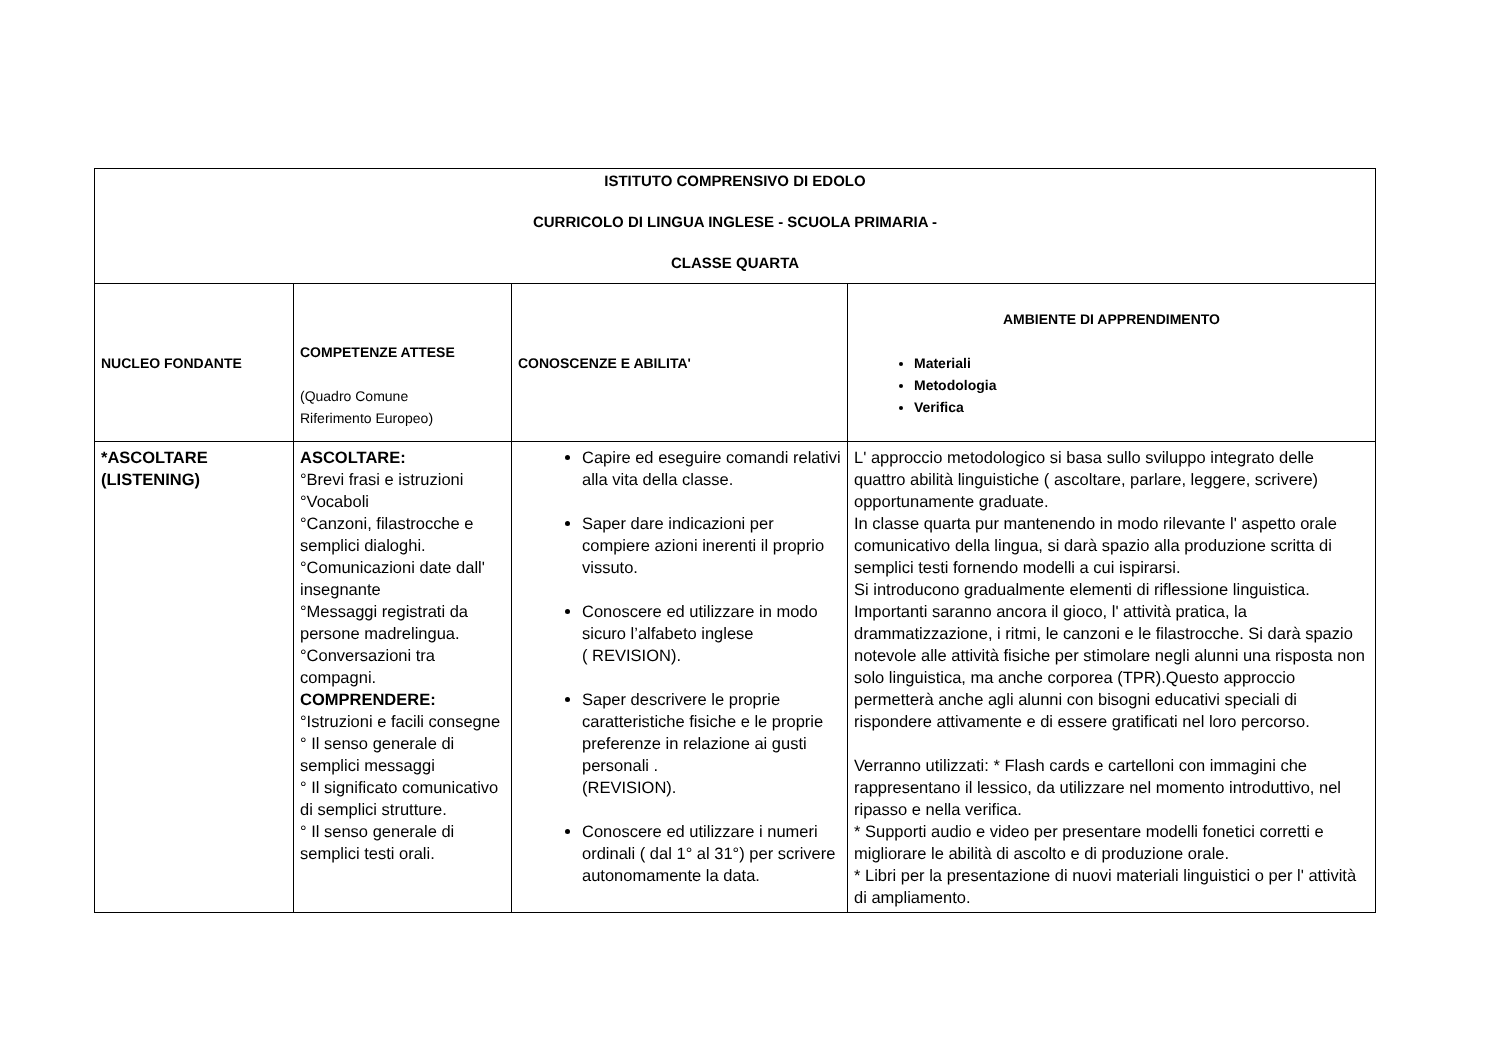| ISTITUTO COMPRENSIVO DI EDOLO CURRICOLO DI LINGUA INGLESE - SCUOLA PRIMARIA - CLASSE QUARTA | | | |
| NUCLEO FONDANTE | COMPETENZE ATTESE (Quadro Comune Riferimento Europeo) | CONOSCENZE E ABILITA' | AMBIENTE DI APPRENDIMENTO Materiali Metodologia Verifica |
| *ASCOLTARE (LISTENING) | ASCOLTARE: °Brevi frasi e istruzioni °Vocaboli °Canzoni, filastrocche e semplici dialoghi. °Comunicazioni date dall' insegnante °Messaggi registrati da persone madrelingua. °Conversazioni tra compagni. COMPRENDERE: °Istruzioni e facili consegne ° Il senso generale di semplici messaggi ° Il significato comunicativo di semplici strutture. ° Il senso generale di semplici testi orali. | Capire ed eseguire comandi relativi alla vita della classe. Saper dare indicazioni per compiere azioni inerenti il proprio vissuto. Conoscere ed utilizzare in modo sicuro l’alfabeto inglese ( REVISION). Saper descrivere le proprie caratteristiche fisiche e le proprie preferenze in relazione ai gusti personali . (REVISION). Conoscere ed utilizzare i numeri ordinali ( dal 1° al 31°) per scrivere autonomamente la data. | L' approccio metodologico si basa sullo sviluppo integrato delle quattro abilità linguistiche ( ascoltare, parlare, leggere, scrivere) opportunamente graduate. In classe quarta pur mantenendo in modo rilevante l' aspetto orale comunicativo della lingua, si darà spazio alla produzione scritta di semplici testi fornendo modelli a cui ispirarsi. Si introducono gradualmente elementi di riflessione linguistica. Importanti saranno ancora il gioco, l' attività pratica, la drammatizzazione, i ritmi, le canzoni e le filastrocche. Si darà spazio notevole alle attività fisiche per stimolare negli alunni una risposta non solo linguistica, ma anche corporea (TPR).Questo approccio permetterà anche agli alunni con bisogni educativi speciali di rispondere attivamente e di essere gratificati nel loro percorso. Verranno utilizzati: * Flash cards e cartelloni con immagini che rappresentano il lessico, da utilizzare nel momento introduttivo, nel ripasso e nella verifica. * Supporti audio e video per presentare modelli fonetici corretti e migliorare le abilità di ascolto e di produzione orale. * Libri per la presentazione di nuovi materiali linguistici o per l' attività di ampliamento. |